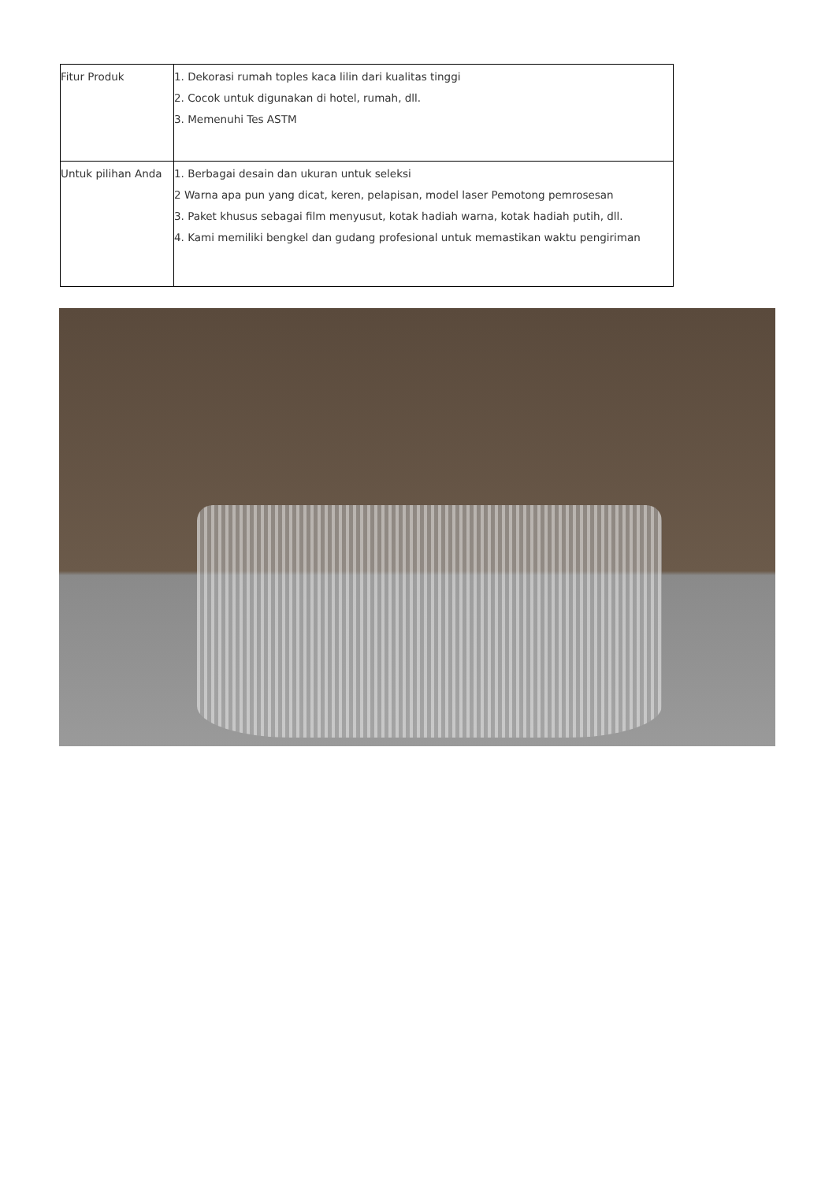| Fitur Produk | 1. Dekorasi rumah toples kaca lilin dari kualitas tinggi 2. Cocok untuk digunakan di hotel, rumah, dll. 3. Memenuhi Tes ASTM |
| Untuk pilihan Anda | 1. Berbagai desain dan ukuran untuk seleksi 2 Warna apa pun yang dicat, keren, pelapisan, model laser Pemotong pemrosesan 3. Paket khusus sebagai film menyusut, kotak hadiah warna, kotak hadiah putih, dll. 4. Kami memiliki bengkel dan gudang profesional untuk memastikan waktu pengiriman |